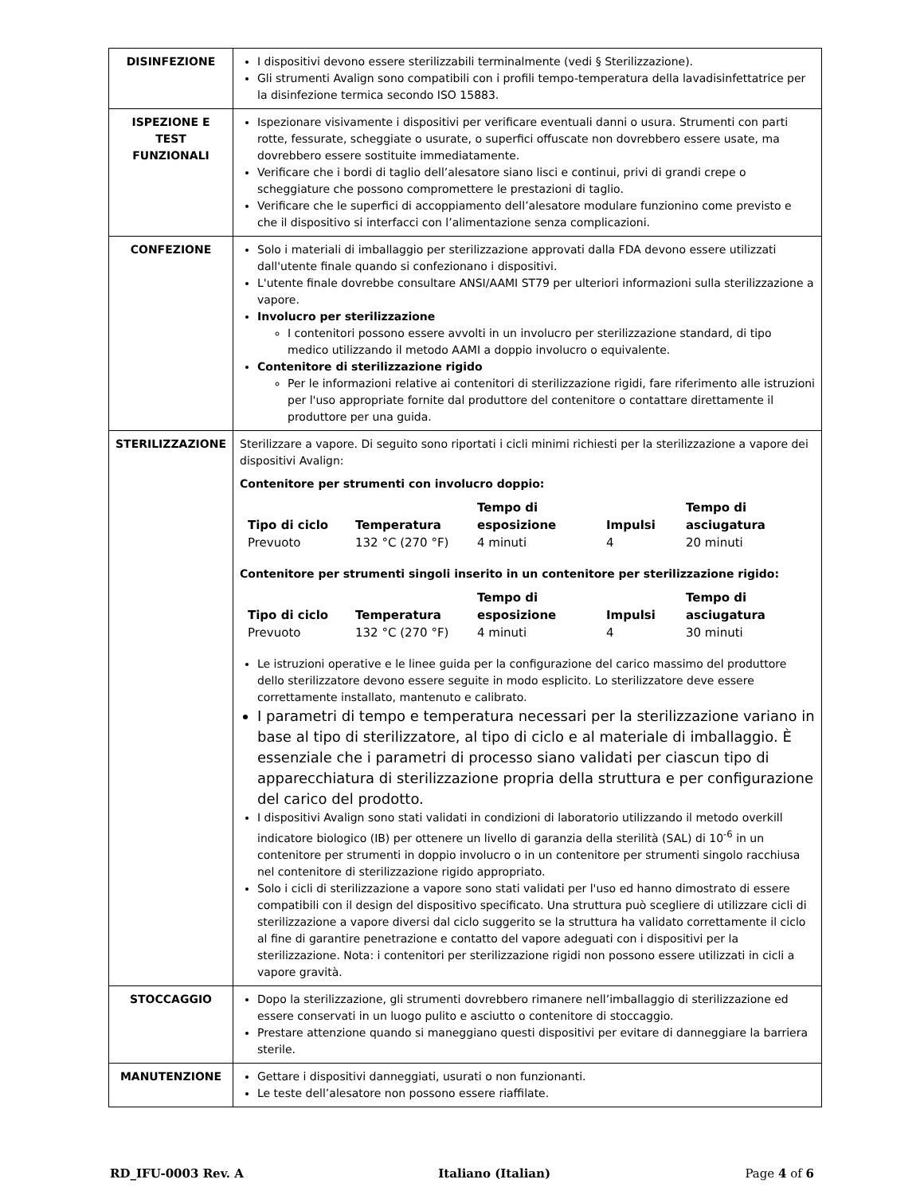| DISINFEZIONE | I dispositivi devono essere sterilizzabili terminalmente (vedi § Sterilizzazione). Gli strumenti Avalign sono compatibili con i profili tempo-temperatura della lavadisinfettatrice per la disinfezione termica secondo ISO 15883. |
| ISPEZIONE E TEST FUNZIONALI | Ispezionare visivamente i dispositivi per verificare eventuali danni o usura. Strumenti con parti rotte, fessurate, scheggiate o usurate, o superfici offuscate non dovrebbero essere usate, ma dovrebbero essere sostituite immediatamente. Verificare che i bordi di taglio dell’alesatore siano lisci e continui, privi di grandi crepe o scheggiature che possono compromettere le prestazioni di taglio. Verificare che le superfici di accoppiamento dell’alesatore modulare funzionino come previsto e che il dispositivo si interfacci con l’alimentazione senza complicazioni. |
| CONFEZIONE | Solo i materiali di imballaggio per sterilizzazione approvati dalla FDA devono essere utilizzati dall'utente finale quando si confezionano i dispositivi. L'utente finale dovrebbe consultare ANSI/AAMI ST79 per ulteriori informazioni sulla sterilizzazione a vapore. Involucro per sterilizzazione I contenitori possono essere avvolti in un involucro per sterilizzazione standard, di tipo medico utilizzando il metodo AAMI a doppio involucro o equivalente. Contenitore di sterilizzazione rigido Per le informazioni relative ai contenitori di sterilizzazione rigidi, fare riferimento alle istruzioni per l'uso appropriate fornite dal produttore del contenitore o contattare direttamente il produttore per una guida. |
| STERILIZZAZIONE | Sterilizzare a vapore. Di seguito sono riportati i cicli minimi richiesti per la sterilizzazione a vapore dei dispositivi Avalign: Contenitore per strumenti con involucro doppio: / Tipo di ciclo / Temperatura / Tempo di esposizione / Impulsi / Tempo di asciugatura / / --- / --- / --- / --- / --- / / Prevuoto / 132 °C (270 °F) / 4 minuti / 4 / 20 minuti / Contenitore per strumenti singoli inserito in un contenitore per sterilizzazione rigido: / Tipo di ciclo / Temperatura / Tempo di esposizione / Impulsi / Tempo di asciugatura / / --- / --- / --- / --- / --- / / Prevuoto / 132 °C (270 °F) / 4 minuti / 4 / 30 minuti / Le istruzioni operative e le linee guida per la configurazione del carico massimo del produttore dello sterilizzatore devono essere seguite in modo esplicito. Lo sterilizzatore deve essere correttamente installato, mantenuto e calibrato. I parametri di tempo e temperatura necessari per la sterilizzazione variano in base al tipo di sterilizzatore, al tipo di ciclo e al materiale di imballaggio. È essenziale che i parametri di processo siano validati per ciascun tipo di apparecchiatura di sterilizzazione propria della struttura e per configurazione del carico del prodotto. I dispositivi Avalign sono stati validati in condizioni di laboratorio utilizzando il metodo overkill indicatore biologico (IB) per ottenere un livello di garanzia della sterilità (SAL) di 10<sup>-6</sup> in un contenitore per strumenti in doppio involucro o in un contenitore per strumenti singolo racchiusa nel contenitore di sterilizzazione rigido appropriato. Solo i cicli di sterilizzazione a vapore sono stati validati per l'uso ed hanno dimostrato di essere compatibili con il design del dispositivo specificato. Una struttura può scegliere di utilizzare cicli di sterilizzazione a vapore diversi dal ciclo suggerito se la struttura ha validato correttamente il ciclo al fine di garantire penetrazione e contatto del vapore adeguati con i dispositivi per la sterilizzazione. Nota: i contenitori per sterilizzazione rigidi non possono essere utilizzati in cicli a vapore gravità. |
| STOCCAGGIO | Dopo la sterilizzazione, gli strumenti dovrebbero rimanere nell’imballaggio di sterilizzazione ed essere conservati in un luogo pulito e asciutto o contenitore di stoccaggio. Prestare attenzione quando si maneggiano questi dispositivi per evitare di danneggiare la barriera sterile. |
| MANUTENZIONE | Gettare i dispositivi danneggiati, usurati o non funzionanti. Le teste dell’alesatore non possono essere riaffilate. |
RD_IFU-0003 Rev. A Italiano (Italian) Page 4 of 6